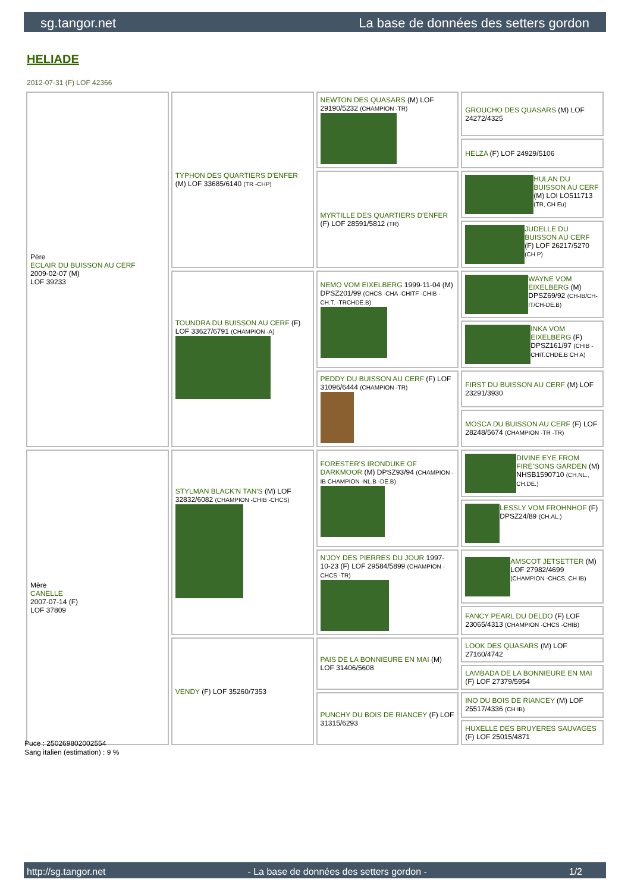sg.tangor.net La base de données des setters gordon
HELIADE
2012-07-31 (F) LOF 42366
| Père ECLAIR DU BUISSON AU CERF 2009-02-07 (M) LOF 39233 | TYPHON DES QUARTIERS D'ENFER (M) LOF 33685/6140 (TR -CHP) | NEWTON DES QUASARS (M) LOF 29190/5232 (CHAMPION -TR) | GROUCHO DES QUASARS (M) LOF 24272/4325 |
| | | | HELZA (F) LOF 24929/5106 |
| | | MYRTILLE DES QUARTIERS D'ENFER (F) LOF 28591/5812 (TR) | HULAN DU BUISSON AU CERF (M) LOI LO511713 (TR, CH Eu) |
| | | | JUDELLE DU BUISSON AU CERF (F) LOF 26217/5270 (CH P) |
| | TOUNDRA DU BUISSON AU CERF (F) LOF 33627/6791 (CHAMPION -A) | NEMO VOM EIXELBERG 1999-11-04 (M) DPSZ201/99 (CHCS -CHA -CHITF -CHIB -CH.T. -TRCHDE.B) | WAYNE VOM EIXELBERG (M) DPSZ69/92 (CH-IB/CH-IT/CH-DE.B) |
| | | | INKA VOM EIXELBERG (F) DPSZ161/97 (CHIB -CHIT.CHDE.B CH A) |
| | | PEDDY DU BUISSON AU CERF (F) LOF 31096/6444 (CHAMPION -TR) | FIRST DU BUISSON AU CERF (M) LOF 23291/3930 |
| | | | MOSCA DU BUISSON AU CERF (F) LOF 28248/5674 (CHAMPION -TR -TR) |
| Mère CANELLE 2007-07-14 (F) LOF 37809 | STYLMAN BLACK'N TAN'S (M) LOF 32832/6082 (CHAMPION -CHIB -CHCS) | FORESTER'S IRONDUKE OF DARKMOOR (M) DPSZ93/94 (CHAMPION -IB CHAMPION -NL.B -DE.B) | DIVINE EYE FROM FIRE'SONS GARDEN (M) NHSB1590710 (CH.NL., CH.DE.) |
| | | | LESSLY VOM FROHNHOF (F) DPSZ24/89 (CH.AL.) |
| | | N'JOY DES PIERRES DU JOUR 1997-10-23 (F) LOF 29584/5899 (CHAMPION -CHCS -TR) | AMSCOT JETSETTER (M) LOF 27982/4699 (CHAMPION -CHCS, CH IB) |
| | | | FANCY PEARL DU DELDO (F) LOF 23065/4313 (CHAMPION -CHCS -CHIB) |
| | VENDY (F) LOF 35260/7353 | PAIS DE LA BONNIEURE EN MAI (M) LOF 31406/5608 | LOOK DES QUASARS (M) LOF 27160/4742 |
| | | | LAMBADA DE LA BONNIEURE EN MAI (F) LOF 27379/5954 |
| | | PUNCHY DU BOIS DE RIANCEY (F) LOF 31315/6293 | INO DU BOIS DE RIANCEY (M) LOF 25517/4336 (CH IB) |
| | | | HUXELLE DES BRUYERES SAUVAGES (F) LOF 25015/4871 |
Puce : 250269802002554
Sang italien (estimation) : 9 %
http://sg.tangor.net - La base de données des setters gordon - 1/2